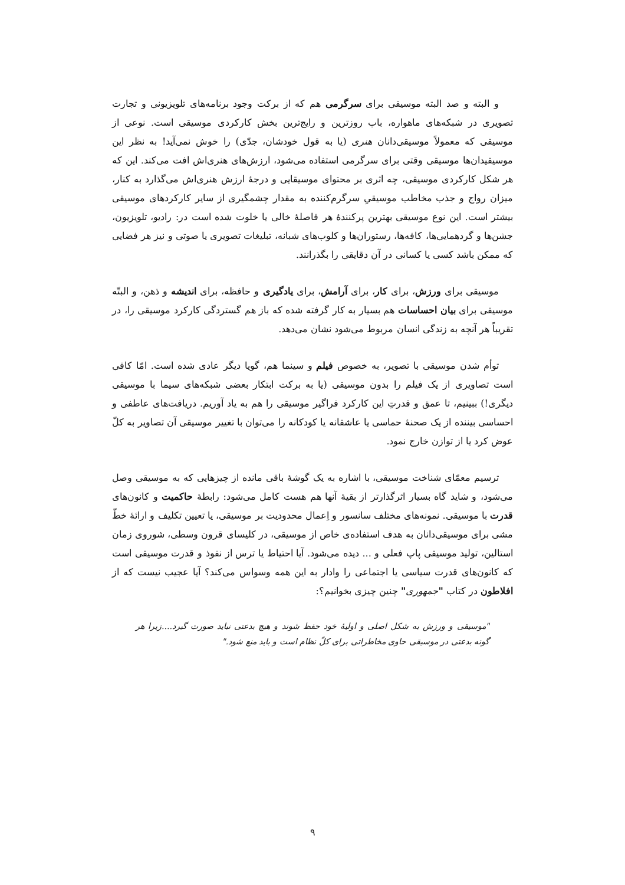و البته و صد البته موسیقی برای سرگرمی هم که از برکت وجود برنامه‌های تلویزیونی و تجارت تصویری در شبکه‌های ماهواره، باب روزترین و رایج‌ترین بخش کارکردی موسیقی است. نوعی از موسیقی که معمولاً موسیقی‌دانان هنری (یا به قول خودشان، جدّی) را خوش نمی‌آید! به نظر این موسیقیدان‌ها موسیقی وقتی برای سرگرمی استفاده می‌شود، ارزش‌های هنری‌اش افت می‌کند. این که هر شکل کارکردی موسیقی، چه اثری بر محتوای موسیقایی و درجهٔ ارزش هنری‌اش می‌گذارد به کنار، میزان رواج و جذب مخاطب موسیقیِ سرگرم‌کننده به مقدار چشمگیری از سایر کارکردهای موسیقی بیشتر است. این نوع موسیقی بهترین پرکنندهٔ هر فاصلهٔ خالی یا خلوت شده است در: رادیو، تلویزیون، جشن‌ها و گردهمایی‌ها، کافه‌ها، رستوران‌ها و کلوب‌های شبانه، تبلیغات تصویری یا صوتی و نیز هر فضایی که ممکن باشد کسی یا کسانی در آن دقایقی را بگذرانند.
موسیقی برای ورزش، برای کار، برای آرامش، برای یادگیری و حافظه، برای اندیشه و ذهن، و البتّه موسیقی برای بیان احساسات هم بسیار به کار گرفته شده که باز هم گستردگی کارکرد موسیقی را، در تقریباً هر آنچه به زندگی انسان مربوط می‌شود نشان می‌دهد.
توأم شدن موسیقی با تصویر، به خصوص فیلم و سینما هم، گویا دیگر عادی شده است. امّا کافی است تصاویری از یک فیلم را بدون موسیقی (یا به برکت ابتکار بعضی شبکه‌های سیما با موسیقی دیگری!) ببینیم، تا عمق و قدرتِ این کارکرد فراگیر موسیقی را هم به یاد آوریم. دریافت‌های عاطفی و احساسی بیننده از یک صحنهٔ حماسی یا عاشقانه یا کودکانه را می‌توان با تغییر موسیقی آن تصاویر به کلّ عوض کرد یا از توازن خارج نمود.
ترسیم معمّای شناخت موسیقی، با اشاره به یک گوشهٔ باقی مانده از چیزهایی که به موسیقی وصل می‌شود، و شاید گاه بسیار اثرگذارتر از بقیهٔ آنها هم هست کامل می‌شود: رابطهٔ حاکمیت و کانون‌های قدرت با موسیقی. نمونه‌های مختلف سانسور و اِعمال محدودیت بر موسیقی، یا تعیین تکلیف و ارائهٔ خطّ مشی برای موسیقی‌دانان به هدف استفاده‌ی خاص از موسیقی، در کلیسای قرون وسطی، شوروی زمان استالین، تولید موسیقی پاپ فعلی و ... دیده می‌شود. آیا احتیاط یا ترس از نفوذ و قدرت موسیقی است که کانون‌های قدرت سیاسی یا اجتماعی را وادار به این همه وسواس می‌کند؟ آیا عجیب نیست که از افلاطون در کتاب "جمهوری" چنین چیزی بخوانیم؟:
"موسیقی و ورزش به شکل اصلی و اولیهٔ خود حفظ شوند و هیچ بدعتی نباید صورت گیرد....زیرا هر گونه بدعتی در موسیقی حاوی مخاطراتی برای کلّ نظام است و باید منع شود."
۹